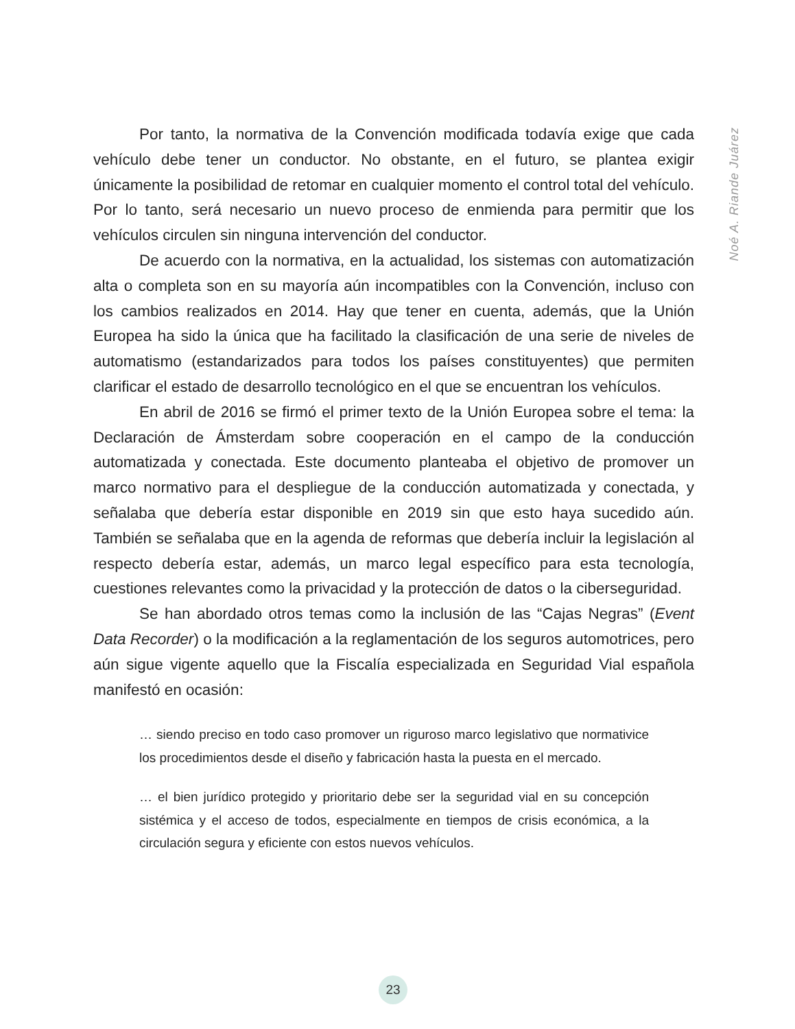Noé A. Riande Juárez
Por tanto, la normativa de la Convención modificada todavía exige que cada vehículo debe tener un conductor. No obstante, en el futuro, se plantea exigir únicamente la posibilidad de retomar en cualquier momento el control total del vehículo. Por lo tanto, será necesario un nuevo proceso de enmienda para permitir que los vehículos circulen sin ninguna intervención del conductor.
De acuerdo con la normativa, en la actualidad, los sistemas con automatización alta o completa son en su mayoría aún incompatibles con la Convención, incluso con los cambios realizados en 2014. Hay que tener en cuenta, además, que la Unión Europea ha sido la única que ha facilitado la clasificación de una serie de niveles de automatismo (estandarizados para todos los países constituyentes) que permiten clarificar el estado de desarrollo tecnológico en el que se encuentran los vehículos.
En abril de 2016 se firmó el primer texto de la Unión Europea sobre el tema: la Declaración de Ámsterdam sobre cooperación en el campo de la conducción automatizada y conectada. Este documento planteaba el objetivo de promover un marco normativo para el despliegue de la conducción automatizada y conectada, y señalaba que debería estar disponible en 2019 sin que esto haya sucedido aún. También se señalaba que en la agenda de reformas que debería incluir la legislación al respecto debería estar, además, un marco legal específico para esta tecnología, cuestiones relevantes como la privacidad y la protección de datos o la ciberseguridad.
Se han abordado otros temas como la inclusión de las “Cajas Negras” (Event Data Recorder) o la modificación a la reglamentación de los seguros automotrices, pero aún sigue vigente aquello que la Fiscalía especializada en Seguridad Vial española manifestó en ocasión:
… siendo preciso en todo caso promover un riguroso marco legislativo que normativice los procedimientos desde el diseño y fabricación hasta la puesta en el mercado.
… el bien jurídico protegido y prioritario debe ser la seguridad vial en su concepción sistémica y el acceso de todos, especialmente en tiempos de crisis económica, a la circulación segura y eficiente con estos nuevos vehículos.
23